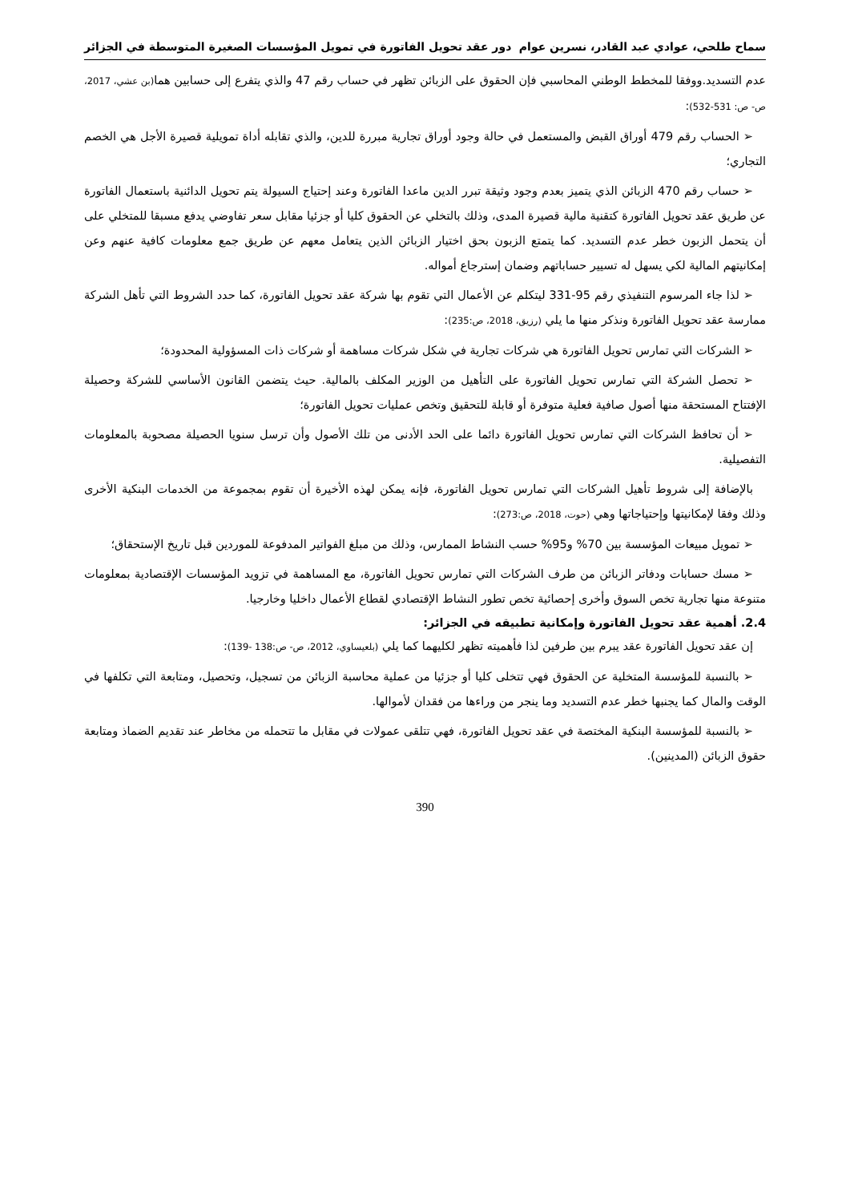سماح طلحي، عوادي عبد القادر، نسرين عوام دور عقد تحويل الفاتورة في تمويل المؤسسات الصغيرة المتوسطة في الجزائر
عدم التسديد.ووفقا للمخطط الوطني المحاسبي فإن الحقوق على الزبائن تظهر في حساب رقم 47 والذي يتفرع إلى حسابين هما(بن عشي، 2017، ص- ص: 531-532):
➢ الحساب رقم 479 أوراق القبض والمستعمل في حالة وجود أوراق تجارية مبررة للدين، والذي تقابله أداة تمويلية قصيرة الأجل هي الخصم التجاري؛
➢ حساب رقم 470 الزبائن الذي يتميز بعدم وجود وثيقة تبرر الدين ماعدا الفاتورة وعند إحتياج السيولة يتم تحويل الدائنية باستعمال الفاتورة عن طريق عقد تحويل الفاتورة كتقنية مالية قصيرة المدى، وذلك بالتخلي عن الحقوق كليا أو جزئيا مقابل سعر تفاوضي يدفع مسبقا للمتخلي على أن يتحمل الزبون خطر عدم التسديد. كما يتمتع الزبون بحق اختيار الزبائن الذين يتعامل معهم عن طريق جمع معلومات كافية عنهم وعن إمكانيتهم المالية لكي يسهل له تسيير حساباتهم وضمان إسترجاع أمواله.
➢ لذا جاء المرسوم التنفيذي رقم 95-331 ليتكلم عن الأعمال التي تقوم بها شركة عقد تحويل الفاتورة، كما حدد الشروط التي تأهل الشركة ممارسة عقد تحويل الفاتورة ونذكر منها ما يلي (رزيق، 2018، ص:235):
➢ الشركات التي تمارس تحويل الفاتورة هي شركات تجارية في شكل شركات مساهمة أو شركات ذات المسؤولية المحدودة؛
➢ تحصل الشركة التي تمارس تحويل الفاتورة على التأهيل من الوزير المكلف بالمالية. حيث يتضمن القانون الأساسي للشركة وحصيلة الإفتتاح المستحقة منها أصول صافية فعلية متوفرة أو قابلة للتحقيق وتخص عمليات تحويل الفاتورة؛
➢ أن تحافظ الشركات التي تمارس تحويل الفاتورة دائما على الحد الأدنى من تلك الأصول وأن ترسل سنويا الحصيلة مصحوبة بالمعلومات التفصيلية.
بالإضافة إلى شروط تأهيل الشركات التي تمارس تحويل الفاتورة، فإنه يمكن لهذه الأخيرة أن تقوم بمجموعة من الخدمات البنكية الأخرى وذلك وفقا لإمكانيتها وإحتياجاتها وهي (حوت، 2018، ص:273):
➢ تمويل مبيعات المؤسسة بين 70% و95% حسب النشاط الممارس، وذلك من مبلغ الفواتير المدفوعة للموردين قبل تاريخ الإستحقاق؛
➢ مسك حسابات ودفاتر الزبائن من طرف الشركات التي تمارس تحويل الفاتورة، مع المساهمة في تزويد المؤسسات الإقتصادية بمعلومات متنوعة منها تجارية تخص السوق وأخرى إحصائية تخص تطور النشاط الإقتصادي لقطاع الأعمال داخليا وخارجيا.
2.4. أهمية عقد تحويل الفاتورة وإمكانية تطبيقه في الجزائر:
إن عقد تحويل الفاتورة عقد يبرم بين طرفين لذا فأهميته تظهر لكليهما كما يلي (بلعيساوي، 2012، ص- ص:138 -139):
➢ بالنسبة للمؤسسة المتخلية عن الحقوق فهي تتخلى كليا أو جزئيا من عملية محاسبة الزبائن من تسجيل، وتحصيل، ومتابعة التي تكلفها في الوقت والمال كما يجنبها خطر عدم التسديد وما ينجر من وراءها من فقدان لأموالها.
➢ بالنسبة للمؤسسة البنكية المختصة في عقد تحويل الفاتورة، فهي تتلقى عمولات في مقابل ما تتحمله من مخاطر عند تقديم الضماذ ومتابعة حقوق الزبائن (المدينين).
390